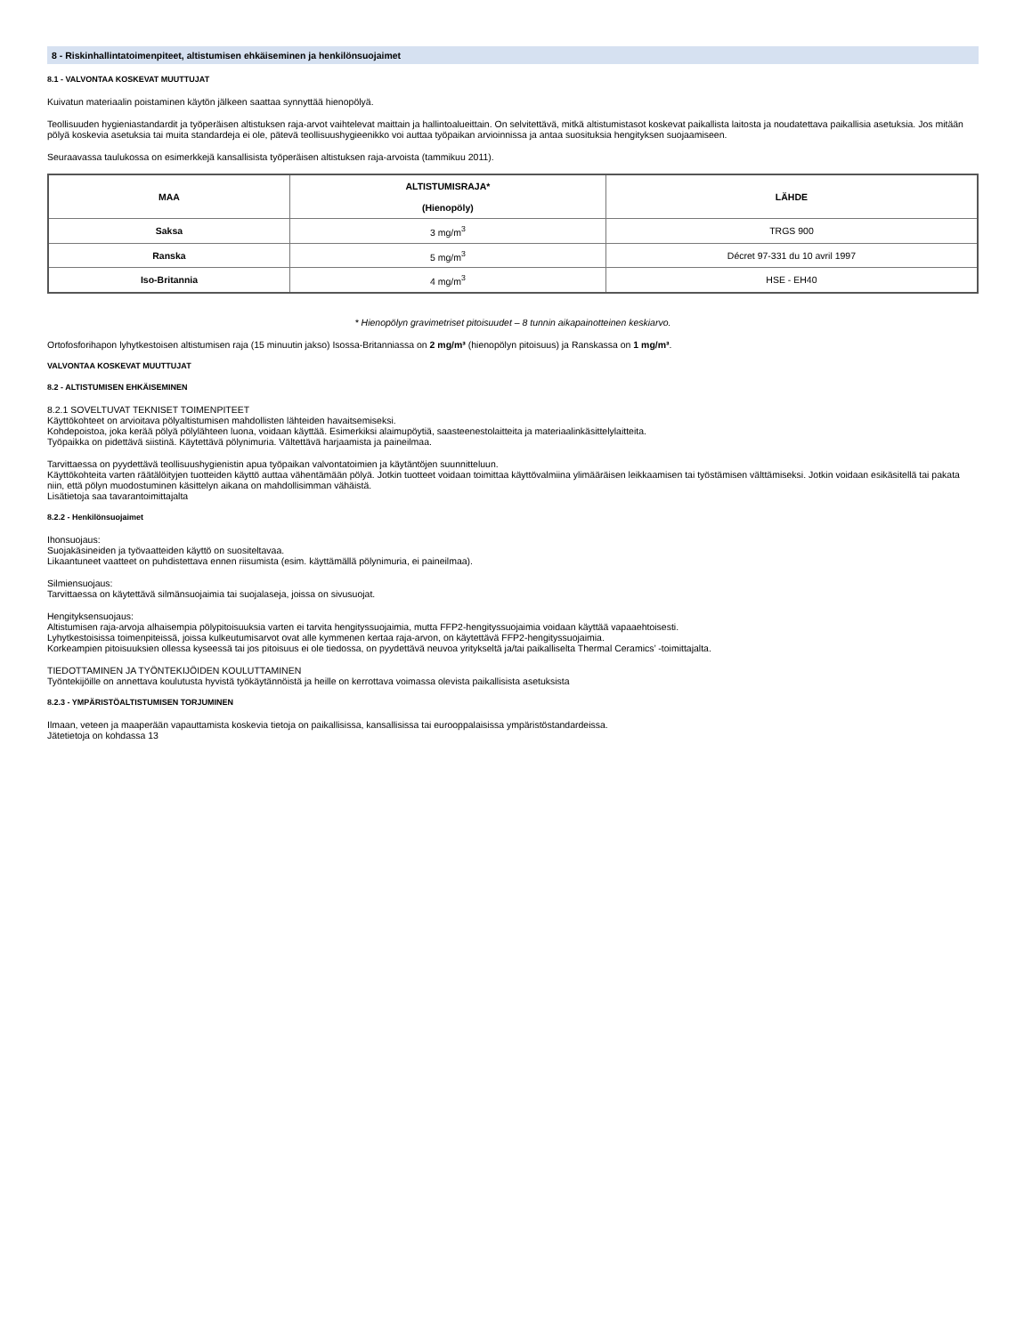8 - Riskinhallintatoimenpiteet, altistumisen ehkäiseminen ja henkilönsuojaimet
8.1 - VALVONTAA KOSKEVAT MUUTTUJAT
Kuivatun materiaalin poistaminen käytön jälkeen saattaa synnyttää hienopölyä.
Teollisuuden hygieniastandardit ja työperäisen altistuksen raja-arvot vaihtelevat maittain ja hallintoalueittain. On selvitettävä, mitkä altistumistasot koskevat paikallista laitosta ja noudatettava paikallisia asetuksia. Jos mitään pölyä koskevia asetuksia tai muita standardeja ei ole, pätevä teollisuushygieenikko voi auttaa työpaikan arvioinnissa ja antaa suosituksia hengityksen suojaamiseen.
Seuraavassa taulukossa on esimerkkejä kansallisista työperäisen altistuksen raja-arvoista (tammikuu 2011).
| MAA | ALTISTUMISRAJA* (Hienopöly) | LÄHDE |
| --- | --- | --- |
| Saksa | 3 mg/m<sup>3</sup> | TRGS 900 |
| Ranska | 5 mg/m<sup>3</sup> | Décret 97-331 du 10 avril 1997 |
| Iso-Britannia | 4 mg/m<sup>3</sup> | HSE - EH40 |
* Hienopölyn gravimetriset pitoisuudet – 8 tunnin aikapainotteinen keskiarvo.
Ortofosforihapon lyhytkestoisen altistumisen raja (15 minuutin jakso) Isossa-Britanniassa on 2 mg/m³ (hienopölyn pitoisuus) ja Ranskassa on 1 mg/m³.
VALVONTAA KOSKEVAT MUUTTUJAT
8.2 - ALTISTUMISEN EHKÄISEMINEN
8.2.1 SOVELTUVAT TEKNISET TOIMENPITEET
Käyttökohteet on arvioitava pölyaltistumisen mahdollisten lähteiden havaitsemiseksi.
Kohdepoistoa, joka kerää pölyä pölylähteen luona, voidaan käyttää. Esimerkiksi alaimupöytiä, saasteenestolaitteita ja materiaalinkäsittelylaitteita.
Työpaikka on pidettävä siistinä. Käytettävä pölynimuria. Vältettävä harjaamista ja paineilmaa.
Tarvittaessa on pyydettävä teollisuushygienistin apua työpaikan valvontatoimien ja käytäntöjen suunnitteluun.
Käyttökohteita varten räätälöityjen tuotteiden käyttö auttaa vähentämään pölyä. Jotkin tuotteet voidaan toimittaa käyttövalmiina ylimääräisen leikkaamisen tai työstämisen välttämiseksi. Jotkin voidaan esikäsitellä tai pakata niin, että pölyn muodostuminen käsittelyn aikana on mahdollisimman vähäistä.
Lisätietoja saa tavarantoimittajalta
8.2.2 - Henkilönsuojaimet
Ihonsuojaus:
Suojakäsineiden ja työvaatteiden käyttö on suositeltavaa.
Likaantuneet vaatteet on puhdistettava ennen riisumista (esim. käyttämällä pölynimuria, ei paineilmaa).
Silmiensuojaus:
Tarvittaessa on käytettävä silmänsuojaimia tai suojalaseja, joissa on sivusuojat.
Hengityksensuojaus:
Altistumisen raja-arvoja alhaisempia pölypitoisuuksia varten ei tarvita hengityssuojaimia, mutta FFP2-hengityssuojaimia voidaan käyttää vapaaehtoisesti.
Lyhytkestoisissa toimenpiteissä, joissa kulkeutumisarvot ovat alle kymmenen kertaa raja-arvon, on käytettävä FFP2-hengityssuojaimia.
Korkeampien pitoisuuksien ollessa kyseessä tai jos pitoisuus ei ole tiedossa, on pyydettävä neuvoa yritykseltä ja/tai paikalliselta Thermal Ceramics’ -toimittajalta.
TIEDOTTAMINEN JA TYÖNTEKIJÖIDEN KOULUTTAMINEN
Työntekijöille on annettava koulutusta hyvistä työkäytännöistä ja heille on kerrottava voimassa olevista paikallisista asetuksista
8.2.3 - YMPÄRISTÖALTISTUMISEN TORJUMINEN
Ilmaan, veteen ja maaperään vapauttamista koskevia tietoja on paikallisissa, kansallisissa tai eurooppalaisissa ympäristöstandardeissa.
Jätetietoja on kohdassa 13